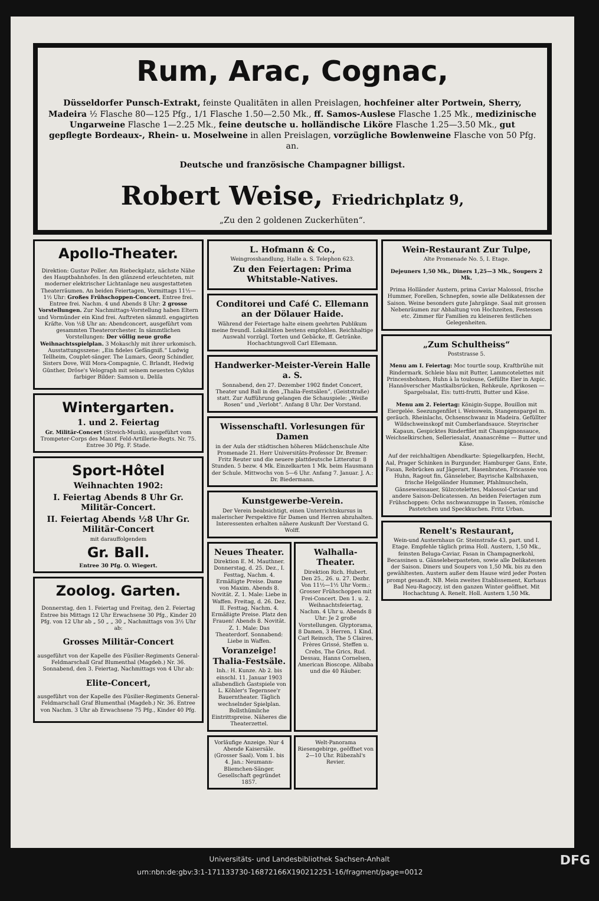Rum, Arac, Cognac,
Düsseldorfer Punsch-Extrakt, feinste Qualitäten in allen Preislagen, hochfeiner alter Portwein, Sherry, Madeira ½ Flasche 80—125 Pfg., 1/1 Flasche 1.50—2.50 Mk., ff. Samos-Auslese Flasche 1.25 Mk., medizinische Ungarweine Flasche 1—2.25 Mk., feine deutsche u. holländische Liköre Flasche 1.25—3.50 Mk., gut gepflegte Bordeaux-, Rhein- u. Moselweine in allen Preislagen, vorzügliche Bowlenweine Flasche von 50 Pfg. an.
Deutsche und französische Champagner billigst.
Robert Weise, Friedrichplatz 9,
„Zu den 2 goldenen Zuckerhüten“.
Apollo-Theater.
Direktion: Gustav Poller. Am Riebeckplatz, nächste Nähe des Hauptbahnhofes. In den glänzend erleuchteten, mit moderner elektrischer Lichtanlage neu ausgestatteten Theaterräumen. An beiden Feiertagen, Vormittags 11½—1½ Uhr: Großes Frühschoppen-Concert. Entree frei. Entree frei. Nachm. 4 und Abends 8 Uhr: 2 grosse Vorstellungen. Zur Nachmittags-Vorstellung haben Eltern und Vormünder ein Kind frei. Auftreten sämmtl. engagirten Kräfte. Von ½8 Uhr an: Abendconcert, ausgeführt vom gesammten Theaterorchester. In sämmtlichen Vorstellungen: Der völlig neue große Weihnachtsspielplan. 3 Mokaschly mit ihrer urkomisch. Ausstattungsszene: „Ein fideles Gefängniß.“ Ludwig Tellheim, Couplet-sänger. The Lumars, Georg Schindler, Sisters Dove, Will Mora-Compagnie, C. Brlandt, Hedwig Günther, Dröse's Velograph mit seinem neuesten Cyklus farbiger Bilder: Samson u. Delila
Wintergarten.
1. und 2. Feiertag
Gr. Militär-Concert (Streich-Musik), ausgeführt vom Trompeter-Corps des Mansf. Feld-Artillerie-Regts. Nr. 75. Entree 30 Pfg. F. Stade.
Sport-Hôtel
Weihnachten 1902:
I. Feiertag Abends 8 Uhr Gr. Militär-Concert.
II. Feiertag Abends ½8 Uhr Gr. Militär-Concert
mit darauffolgendem
Gr. Ball.
Entree 30 Pfg. O. Wiegert.
Zoolog. Garten.
Donnerstag, den 1. Feiertag und Freitag, den 2. Feiertag Entree bis Mittags 12 Uhr Erwachsene 30 Pfg., Kinder 20 Pfg. von 12 Uhr ab „ 50 „ „ 30 „ Nachmittags von 3½ Uhr ab:
Grosses Militär-Concert
ausgeführt von der Kapelle des Füsilier-Regiments General-Feldmarschall Graf Blumenthal (Magdeb.) Nr. 36. Sonnabend, den 3. Feiertag, Nachmittags von 4 Uhr ab:
Elite-Concert,
ausgeführt von der Kapelle des Füsilier-Regiments General-Feldmarschall Graf Blumenthal (Magdeb.) Nr. 36. Entree von Nachm. 3 Uhr ab Erwachsene 75 Pfg., Kinder 40 Pfg.
L. Hofmann & Co.,
Weingrosshandlung, Halle a. S. Telephon 623.
Zu den Feiertagen: Prima Whitstable-Natives.
Conditorei und Café C. Ellemann an der Dölauer Haide.
Während der Feiertage halte einem geehrten Publikum meine freundl. Lokalitäten bestens empfohlen. Reichhaltige Auswahl vorzügl. Torten und Gebäcke, ff. Getränke. Hochachtungsvoll Carl Ellemann.
Handwerker-Meister-Verein Halle a. S.
Sonnabend, den 27. Dezember 1902 findet Concert, Theater und Ball in den „Thalia-Festsälen“, (Geiststraße) statt. Zur Aufführung gelangen die Schauspiele: „Weiße Rosen“ und „Verlobt“. Anfang 8 Uhr. Der Vorstand.
Wissenschaftl. Vorlesungen für Damen
in der Aula der städtischen höheren Mädchenschule Alte Promenade 21. Herr Universitäts-Professor Dr. Bremer: Fritz Reuter und die neuere plattdeutsche Litteratur. 8 Stunden. 5 bezw. 4 Mk. Einzelkarten 1 Mk. beim Hausmann der Schule. Mittwochs von 5—6 Uhr. Anfang 7. Januar. J. A.: Dr. Biedermann.
Kunstgewerbe-Verein.
Der Verein beabsichtigt, einen Unterrichtskursus in malerischer Perspektive für Damen und Herren abzuhalten. Interessenten erhalten nähere Auskunft Der Vorstand G. Wolff.
Neues Theater.
Direktion E. M. Mauthner. Donnerstag, d. 25. Dez., I. Festtag, Nachm. 4. Ermäßigte Preise. Dame von Maxim. Abends 8. Novität. Z. 1. Male: Liebe in Waffen. Freitag, d. 26. Dez. II. Festtag, Nachm. 4. Ermäßigte Preise. Platz den Frauen! Abends 8. Novität. Z. 1. Male: Das Theaterdorf. Sonnabend: Liebe in Waffen.
Voranzeige! Thalia-Festsäle.
Inh.: H. Kunze. Ab 2. bis einschl. 11. Januar 1903 allabendlich Gastspiele von L. Köhler's Tegernsee'r Bauerntheater. Täglich wechselnder Spielplan. Bollsthümliche Eintrittspreise. Näheres die Theaterzettel.
Walhalla-Theater.
Direktion Rich. Hubert. Den 25., 26. u. 27. Dezbr. Von 11½—1½ Uhr Vorm.: Grosser Frühschoppen mit Frei-Concert. Den 1. u. 2. Weihnachtsfeiertag, Nachm. 4 Uhr u. Abends 8 Uhr: Je 2 große Vorstellungen. Glyptorama, 8 Damen, 3 Herren, 1 Kind. Carl Reinsch, The 5 Claires, Frères Grissé, Steffen u. Crebs, The Grics, Rud. Dessau, Hanns Cornelsen, American Bioscope. Alibaba und die 40 Räuber.
Vorläufige Anzeige. Nur 4 Abende Kaisersäle. (Grosser Saal). Vom 1. bis 4. Jan.: Neumann-Bliemchen-Sänger. Gesellschaft gegründet 1857.
Welt-Panorama Riesengebirge, geöffnet von 2—10 Uhr. Rübezahl's Revier.
Wein-Restaurant Zur Tulpe,
Alte Promenade No. 5, I. Etage.
Dejeuners 1,50 Mk., Diners 1,25—3 Mk., Soupers 2 Mk.
Prima Holländer Austern, prima Caviar Malossol, frische Hummer, Forellen, Schnepfen, sowie alle Delikatessen der Saison. Weine besonders gute Jahrgänge. Saal mit grossen Nebenräumen zur Abhaltung von Hochzeiten, Festessen etc. Zimmer für Familien zu kleineren festlichen Gelegenheiten.
„Zum Schultheiss“
Poststrasse 5.
Menu am I. Feiertag: Moc tourtle soup, Kraftbrühe mit Rindermark. Schleie blau mit Butter, Lammcotelettes mit Princessbohnen, Huhn à la toulouse, Gefüllte Eier in Aspic. Hannöverscher Mastkalbsrücken, Rehkeule, Aprikosen — Spargelsalat, Eis: tutti-frutti, Butter und Käse.
Menu am 2. Feiertag: Königin-Suppe, Bouillon mit Eiergelée. Seezungenfilet i. Weisswein, Stangenspargel m. geräuch. Rheinlachs, Ochsenschwanz in Madeira. Gefüllter Wildschweinskopf mit Cumberlandsauce. Steyrischer Kapaun, Gespicktes Rinderfilet mit Champignonsauce, Weichselkirschen, Selleriesalat, Ananascrême — Butter und Käse.
Auf der reichhaltigen Abendkarte: Spiegelkarpfen, Hecht, Aal, Prager Schinken in Burgunder, Hamburger Gans, Ente, Fasan, Rebrücken auf Jägerart, Hasenbraten, Fricassée von Huhn, Ragout fin, Gänseleber, Bayrische Kalbshaxen, frische Helgoländer Hummer, Pfahlmuscheln, Gänseweissauer, Sülzcotelettes, Malossol-Caviar und andere Saison-Delicatessen. An beiden Feiertagen zum Frühschoppen: Ochs nschwanzsuppe in Tassen, römische Pastetchen und Speckkuchen. Fritz Urban.
Renelt's Restaurant,
Wein-und Austernhaus Gr. Steinstraße 43, part. und I. Etage. Empfehle täglich prima Holl. Austern, 1,50 Mk., feinsten Beluga-Caviar, Fasan in Champagnerkohl, Becassinen u. Gänseleberpasteten, sowie alle Delikatessen der Saison. Diners und Soupers von 1,50 Mk. bis zu den gewähltesten. Austern außer dem Hause wird jeder Posten prompt gesandt. NB. Mein zweites Etablissement, Kurhaus Bad Neu-Ragoczy, ist den ganzen Winter geöffnet. Mit Hochachtung A. Renelt. Holl. Austern 1,50 Mk.
Universitäts- und Landesbibliothek Sachsen-Anhalt
urn:nbn:de:gbv:3:1-171133730-16872166X190212251-16/fragment/page=0012 DFG